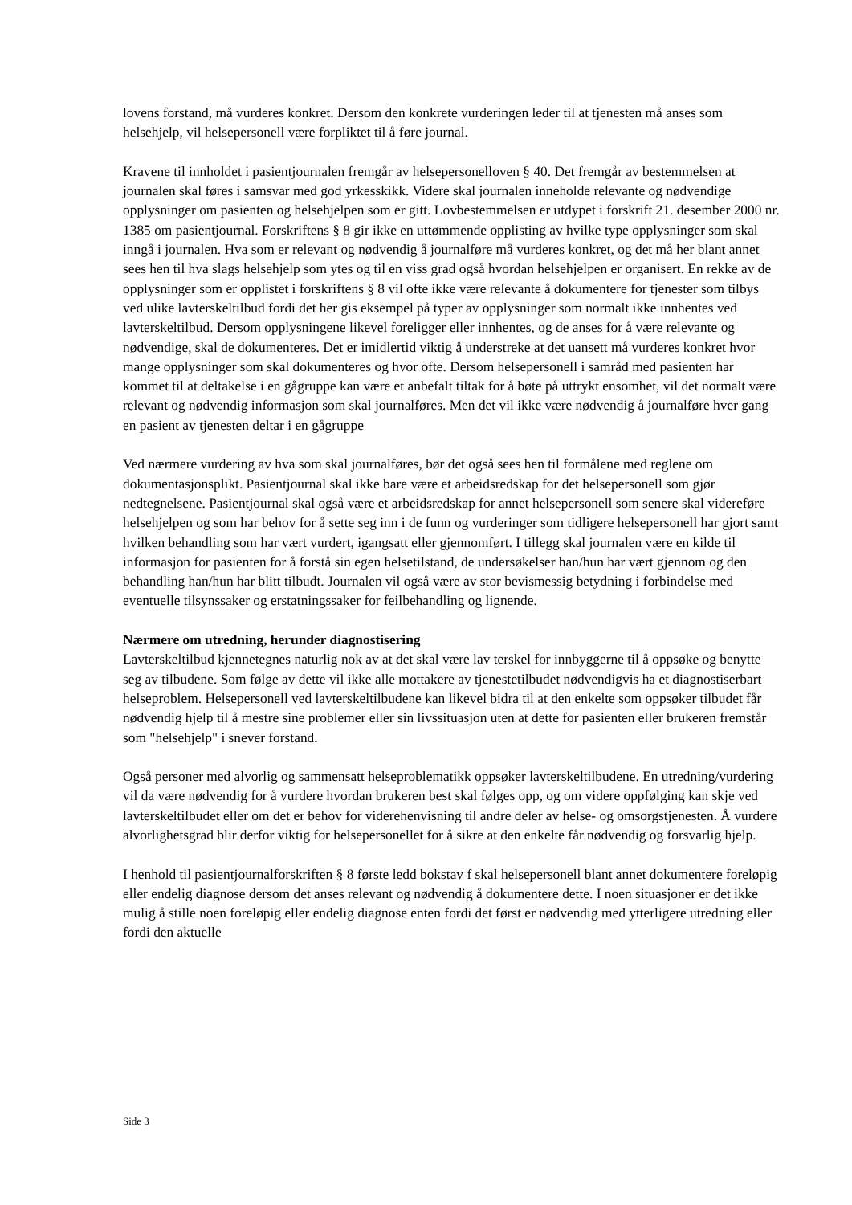lovens forstand, må vurderes konkret. Dersom den konkrete vurderingen leder til at tjenesten må anses som helsehjelp, vil helsepersonell være forpliktet til å føre journal.
Kravene til innholdet i pasientjournalen fremgår av helsepersonelloven § 40. Det fremgår av bestemmelsen at journalen skal føres i samsvar med god yrkesskikk. Videre skal journalen inneholde relevante og nødvendige opplysninger om pasienten og helsehjelpen som er gitt. Lovbestemmelsen er utdypet i forskrift 21. desember 2000 nr. 1385 om pasientjournal. Forskriftens § 8 gir ikke en uttømmende opplisting av hvilke type opplysninger som skal inngå i journalen. Hva som er relevant og nødvendig å journalføre må vurderes konkret, og det må her blant annet sees hen til hva slags helsehjelp som ytes og til en viss grad også hvordan helsehjelpen er organisert. En rekke av de opplysninger som er opplistet i forskriftens § 8 vil ofte ikke være relevante å dokumentere for tjenester som tilbys ved ulike lavterskeltilbud fordi det her gis eksempel på typer av opplysninger som normalt ikke innhentes ved lavterskeltilbud. Dersom opplysningene likevel foreligger eller innhentes, og de anses for å være relevante og nødvendige, skal de dokumenteres. Det er imidlertid viktig å understreke at det uansett må vurderes konkret hvor mange opplysninger som skal dokumenteres og hvor ofte. Dersom helsepersonell i samråd med pasienten har kommet til at deltakelse i en gågruppe kan være et anbefalt tiltak for å bøte på uttrykt ensomhet, vil det normalt være relevant og nødvendig informasjon som skal journalføres. Men det vil ikke være nødvendig å journalføre hver gang en pasient av tjenesten deltar i en gågruppe
Ved nærmere vurdering av hva som skal journalføres, bør det også sees hen til formålene med reglene om dokumentasjonsplikt. Pasientjournal skal ikke bare være et arbeidsredskap for det helsepersonell som gjør nedtegnelsene. Pasientjournal skal også være et arbeidsredskap for annet helsepersonell som senere skal videreføre helsehjelpen og som har behov for å sette seg inn i de funn og vurderinger som tidligere helsepersonell har gjort samt hvilken behandling som har vært vurdert, igangsatt eller gjennomført. I tillegg skal journalen være en kilde til informasjon for pasienten for å forstå sin egen helsetilstand, de undersøkelser han/hun har vært gjennom og den behandling han/hun har blitt tilbudt. Journalen vil også være av stor bevismessig betydning i forbindelse med eventuelle tilsynssaker og erstatningssaker for feilbehandling og lignende.
Nærmere om utredning, herunder diagnostisering
Lavterskeltilbud kjennetegnes naturlig nok av at det skal være lav terskel for innbyggerne til å oppsøke og benytte seg av tilbudene. Som følge av dette vil ikke alle mottakere av tjenestetilbudet nødvendigvis ha et diagnostiserbart helseproblem. Helsepersonell ved lavterskeltilbudene kan likevel bidra til at den enkelte som oppsøker tilbudet får nødvendig hjelp til å mestre sine problemer eller sin livssituasjon uten at dette for pasienten eller brukeren fremstår som "helsehjelp" i snever forstand.
Også personer med alvorlig og sammensatt helseproblematikk oppsøker lavterskeltilbudene. En utredning/vurdering vil da være nødvendig for å vurdere hvordan brukeren best skal følges opp, og om videre oppfølging kan skje ved lavterskeltilbudet eller om det er behov for viderehenvisning til andre deler av helse- og omsorgstjenesten. Å vurdere alvorlighetsgrad blir derfor viktig for helsepersonellet for å sikre at den enkelte får nødvendig og forsvarlig hjelp.
I henhold til pasientjournalforskriften § 8 første ledd bokstav f skal helsepersonell blant annet dokumentere foreløpig eller endelig diagnose dersom det anses relevant og nødvendig å dokumentere dette. I noen situasjoner er det ikke mulig å stille noen foreløpig eller endelig diagnose enten fordi det først er nødvendig med ytterligere utredning eller fordi den aktuelle
Side 3